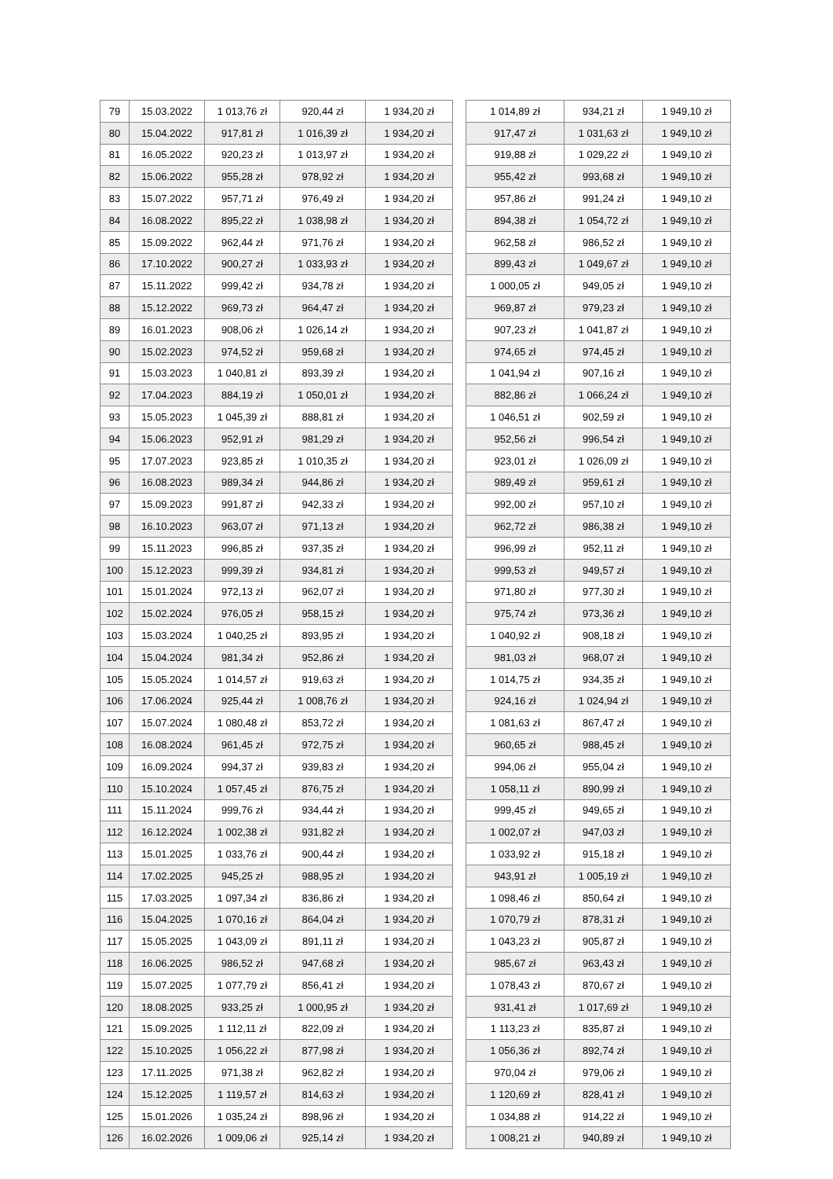| 79 | 15.03.2022 | 1 013,76 zł | 920,44 zł | 1 934,20 zł | | 1 014,89 zł | 934,21 zł | 1 949,10 zł |
| 80 | 15.04.2022 | 917,81 zł | 1 016,39 zł | 1 934,20 zł | | 917,47 zł | 1 031,63 zł | 1 949,10 zł |
| 81 | 16.05.2022 | 920,23 zł | 1 013,97 zł | 1 934,20 zł | | 919,88 zł | 1 029,22 zł | 1 949,10 zł |
| 82 | 15.06.2022 | 955,28 zł | 978,92 zł | 1 934,20 zł | | 955,42 zł | 993,68 zł | 1 949,10 zł |
| 83 | 15.07.2022 | 957,71 zł | 976,49 zł | 1 934,20 zł | | 957,86 zł | 991,24 zł | 1 949,10 zł |
| 84 | 16.08.2022 | 895,22 zł | 1 038,98 zł | 1 934,20 zł | | 894,38 zł | 1 054,72 zł | 1 949,10 zł |
| 85 | 15.09.2022 | 962,44 zł | 971,76 zł | 1 934,20 zł | | 962,58 zł | 986,52 zł | 1 949,10 zł |
| 86 | 17.10.2022 | 900,27 zł | 1 033,93 zł | 1 934,20 zł | | 899,43 zł | 1 049,67 zł | 1 949,10 zł |
| 87 | 15.11.2022 | 999,42 zł | 934,78 zł | 1 934,20 zł | | 1 000,05 zł | 949,05 zł | 1 949,10 zł |
| 88 | 15.12.2022 | 969,73 zł | 964,47 zł | 1 934,20 zł | | 969,87 zł | 979,23 zł | 1 949,10 zł |
| 89 | 16.01.2023 | 908,06 zł | 1 026,14 zł | 1 934,20 zł | | 907,23 zł | 1 041,87 zł | 1 949,10 zł |
| 90 | 15.02.2023 | 974,52 zł | 959,68 zł | 1 934,20 zł | | 974,65 zł | 974,45 zł | 1 949,10 zł |
| 91 | 15.03.2023 | 1 040,81 zł | 893,39 zł | 1 934,20 zł | | 1 041,94 zł | 907,16 zł | 1 949,10 zł |
| 92 | 17.04.2023 | 884,19 zł | 1 050,01 zł | 1 934,20 zł | | 882,86 zł | 1 066,24 zł | 1 949,10 zł |
| 93 | 15.05.2023 | 1 045,39 zł | 888,81 zł | 1 934,20 zł | | 1 046,51 zł | 902,59 zł | 1 949,10 zł |
| 94 | 15.06.2023 | 952,91 zł | 981,29 zł | 1 934,20 zł | | 952,56 zł | 996,54 zł | 1 949,10 zł |
| 95 | 17.07.2023 | 923,85 zł | 1 010,35 zł | 1 934,20 zł | | 923,01 zł | 1 026,09 zł | 1 949,10 zł |
| 96 | 16.08.2023 | 989,34 zł | 944,86 zł | 1 934,20 zł | | 989,49 zł | 959,61 zł | 1 949,10 zł |
| 97 | 15.09.2023 | 991,87 zł | 942,33 zł | 1 934,20 zł | | 992,00 zł | 957,10 zł | 1 949,10 zł |
| 98 | 16.10.2023 | 963,07 zł | 971,13 zł | 1 934,20 zł | | 962,72 zł | 986,38 zł | 1 949,10 zł |
| 99 | 15.11.2023 | 996,85 zł | 937,35 zł | 1 934,20 zł | | 996,99 zł | 952,11 zł | 1 949,10 zł |
| 100 | 15.12.2023 | 999,39 zł | 934,81 zł | 1 934,20 zł | | 999,53 zł | 949,57 zł | 1 949,10 zł |
| 101 | 15.01.2024 | 972,13 zł | 962,07 zł | 1 934,20 zł | | 971,80 zł | 977,30 zł | 1 949,10 zł |
| 102 | 15.02.2024 | 976,05 zł | 958,15 zł | 1 934,20 zł | | 975,74 zł | 973,36 zł | 1 949,10 zł |
| 103 | 15.03.2024 | 1 040,25 zł | 893,95 zł | 1 934,20 zł | | 1 040,92 zł | 908,18 zł | 1 949,10 zł |
| 104 | 15.04.2024 | 981,34 zł | 952,86 zł | 1 934,20 zł | | 981,03 zł | 968,07 zł | 1 949,10 zł |
| 105 | 15.05.2024 | 1 014,57 zł | 919,63 zł | 1 934,20 zł | | 1 014,75 zł | 934,35 zł | 1 949,10 zł |
| 106 | 17.06.2024 | 925,44 zł | 1 008,76 zł | 1 934,20 zł | | 924,16 zł | 1 024,94 zł | 1 949,10 zł |
| 107 | 15.07.2024 | 1 080,48 zł | 853,72 zł | 1 934,20 zł | | 1 081,63 zł | 867,47 zł | 1 949,10 zł |
| 108 | 16.08.2024 | 961,45 zł | 972,75 zł | 1 934,20 zł | | 960,65 zł | 988,45 zł | 1 949,10 zł |
| 109 | 16.09.2024 | 994,37 zł | 939,83 zł | 1 934,20 zł | | 994,06 zł | 955,04 zł | 1 949,10 zł |
| 110 | 15.10.2024 | 1 057,45 zł | 876,75 zł | 1 934,20 zł | | 1 058,11 zł | 890,99 zł | 1 949,10 zł |
| 111 | 15.11.2024 | 999,76 zł | 934,44 zł | 1 934,20 zł | | 999,45 zł | 949,65 zł | 1 949,10 zł |
| 112 | 16.12.2024 | 1 002,38 zł | 931,82 zł | 1 934,20 zł | | 1 002,07 zł | 947,03 zł | 1 949,10 zł |
| 113 | 15.01.2025 | 1 033,76 zł | 900,44 zł | 1 934,20 zł | | 1 033,92 zł | 915,18 zł | 1 949,10 zł |
| 114 | 17.02.2025 | 945,25 zł | 988,95 zł | 1 934,20 zł | | 943,91 zł | 1 005,19 zł | 1 949,10 zł |
| 115 | 17.03.2025 | 1 097,34 zł | 836,86 zł | 1 934,20 zł | | 1 098,46 zł | 850,64 zł | 1 949,10 zł |
| 116 | 15.04.2025 | 1 070,16 zł | 864,04 zł | 1 934,20 zł | | 1 070,79 zł | 878,31 zł | 1 949,10 zł |
| 117 | 15.05.2025 | 1 043,09 zł | 891,11 zł | 1 934,20 zł | | 1 043,23 zł | 905,87 zł | 1 949,10 zł |
| 118 | 16.06.2025 | 986,52 zł | 947,68 zł | 1 934,20 zł | | 985,67 zł | 963,43 zł | 1 949,10 zł |
| 119 | 15.07.2025 | 1 077,79 zł | 856,41 zł | 1 934,20 zł | | 1 078,43 zł | 870,67 zł | 1 949,10 zł |
| 120 | 18.08.2025 | 933,25 zł | 1 000,95 zł | 1 934,20 zł | | 931,41 zł | 1 017,69 zł | 1 949,10 zł |
| 121 | 15.09.2025 | 1 112,11 zł | 822,09 zł | 1 934,20 zł | | 1 113,23 zł | 835,87 zł | 1 949,10 zł |
| 122 | 15.10.2025 | 1 056,22 zł | 877,98 zł | 1 934,20 zł | | 1 056,36 zł | 892,74 zł | 1 949,10 zł |
| 123 | 17.11.2025 | 971,38 zł | 962,82 zł | 1 934,20 zł | | 970,04 zł | 979,06 zł | 1 949,10 zł |
| 124 | 15.12.2025 | 1 119,57 zł | 814,63 zł | 1 934,20 zł | | 1 120,69 zł | 828,41 zł | 1 949,10 zł |
| 125 | 15.01.2026 | 1 035,24 zł | 898,96 zł | 1 934,20 zł | | 1 034,88 zł | 914,22 zł | 1 949,10 zł |
| 126 | 16.02.2026 | 1 009,06 zł | 925,14 zł | 1 934,20 zł | | 1 008,21 zł | 940,89 zł | 1 949,10 zł |